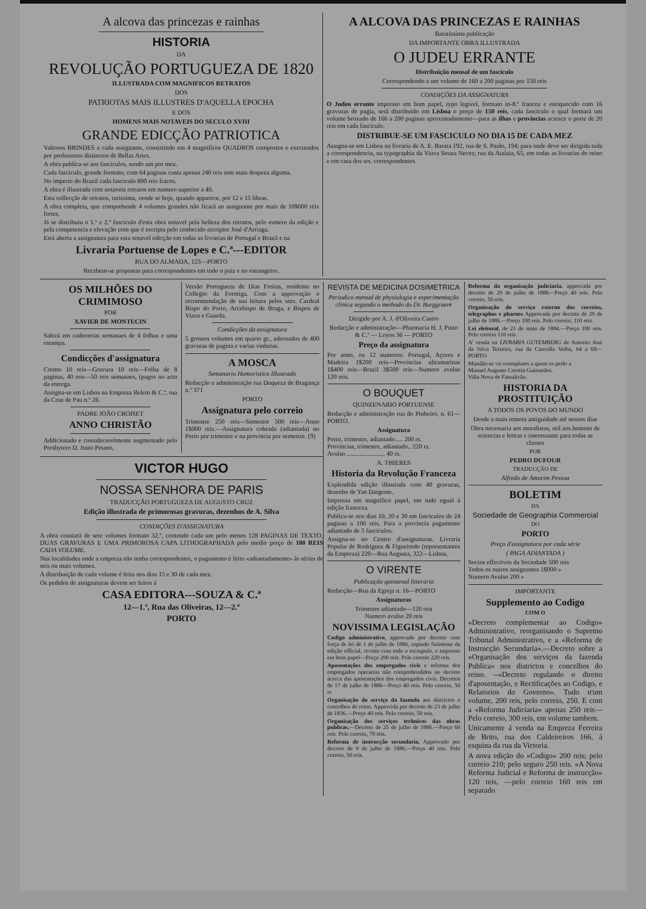A alcova das princezas e rainhas
HISTORIA
DA
REVOLUÇÃO PORTUGUEZA DE 1820
ILLUSTRADA COM MAGNIFICOS RETRATOS
DOS
PATRIOTAS MAIS ILLUSTRES D'AQUELLA EPOCHA
E DOS
HOMENS MAIS NOTAVEIS DO SECULO XVIII
GRANDE EDICÇÃO PATRIOTICA
Valiosos BRINDES a cada assignante, consistindo em 4 magnificos QUADROS compostos e executados por professores distinctos de Bellas Artes.
A obra publica-se aos fasciculos, sendo um por mez.
Cada fasciculo, grande formato, com 64 paginas custa apenas 240 reis sem mais despeza alguma.
No imperio do Brazil cada fasciculo 800 reis fracos.
A obra é illustrada com notaveis retratos em numero superior a 40.
Esta collecção de retratos, rarissima, vende se hoje, quando apparece, por 12 e 15 libras.
A obra completa, que comprehende 4 volumes grandes não ficará ao assignante por mais de 10$000 réis fortes.
Já se distribuiu o 1.º e 2.º fasciculo d'esta obra notavel pela belleza dos retratos, pelo esmero da edição e pela competencia e elevação com que é escripta pelo conhecido escriptor José d'Arriaga.
Está aberta a assignatura para esta notavel edicção em todas as livrarias de Portugal e Brazil e na
Livraria Portuense de Lopes e C.ª---EDITOR
RUA DO ALMADA, 123—PORTO
Recebem-se propostas para correspondentes em todo o paiz e no estrangeiro.
A ALCOVA DAS PRINCEZAS E RAINHAS
Baratissima publicação
DA IMPORTANTE OBRA ILLUSTRADA
O JUDEU ERRANTE
Distribuição mensal de um fasciculo
Correspondendo a um volume de 160 a 200 paginas por 150 reis
CONDIÇÕES DA ASSIGNATURA
O Judeu errante impresso em bom papel, typo legivel, formato in-8.º francez e enriquecido com 16 gravuras de pagia, será distribuido em Lisboa o preço de 150 reis, cada fasciculo o qual formará um volume broxado de 166 a 200 paginas aproximadamente—para as ilhas e provincias acresce o porte de 20 reis em cada fasciculo.
DISTRIBUE-SE UM FASCICULO NO DIA 15 DE CADA MEZ
Assigna-se em Lisboa na livraria de A. E. Barata 192, rua de S. Paulo, 194; para onde deve ser dirigida toda a correspondencia, na typographia da Viuva Souza Neves; rua da Atalaia, 65, em todas as livrarias do reino e em casa dos srs. correspondentes.
OS MILHÕES DO CRIMIMOSO
POR
XAVIER DE MONTECIN
Sahirá em cadernetas semanaes de 4 folhas e uma estampa.
Condicções d'assignatura
Cromo 10 reis—Gravura 10 reis—Folha de 8 paginas, 40 reis—50 reis semanaes, (pagos no acto da entrega.
Assigna-se em Lisboa na Empreza Belem & C.ª, rua da Cruz de Pau n.º 26.
PADRE JOÃO CROISET
ANNO CHRISTÃO
Addicionado e consideravelmente augmentado pelo Presbytero D. Justo Petano,
Versão Portugueza de Dias Freitas, residente no Collegio da Formiga. Com a approvação e recommendação de sua leitura pelos snrs. Cardeal Bispo do Porto, Arcebispo de Braga, e Bispos de Vizeu e Guarda.
Condicções da assignatura
5 grossos volumes em quarto gr., adornados de 400 gravuras de pagina e varias vinhetas.
A MOSCA
Semanario Humoristico Illustrado
Redacção e administração rua Duqueza de Bragança n.º 371
PORTO
Assignatura pelo correio
Trimestre 250 reis—Semestre 500 reis—Anno 1$000 reis.—Assignatura cobrada (adiantada) no Porto por trimestre e na provincia por semestre. (9)
VICTOR HUGO
NOSSA SENHORA DE PARIS
TRADUCÇÃO PORTUGUEZA DE AUGUSTO CRUZ
Edição illustrada de primorosas gravuras, dezenhos de A. Silva
CONDIÇÕES D'ASSIGNATURA
A obra constará de sete volumes formato 32.º, contendo cada um pelo menos 128 PAGINAS DE TEXTO, DUAS GRAVURAS E UMA PRIMOROSA CAPA LITHOGRAPHADA pelo medio preço de 100 REIS CADA VOLUME.
Nas localidades onde a empreza não tenha correspondentes, o pagamento é feito «adiantadamente» ás séries de seis ou mais volumes.
A distribuição de cada volume é feita nos dias 15 e 30 de cada mez.
Os pedidos de assignaturas devem ser feitos á
CASA EDITORA---SOUZA & C.ª
12—1.º, Rua das Oliveiras, 12—2.º
PORTO
REVISTA DE MEDICINA DOSIMETRICA
Periodico mensal de physiologia e experimentação clinica segundo o methodo do Dr. Burggraere
Dirigido por A. J. d'Oliveira Castro
Redacção e administração—Pharmacia H. J. Pinto & C.ª — Loyos 36 — PORTO
Preço da assignatura
Por anno, ou 12 numeros: Portugal, Açores e Madeira 1$200 reis—Provincias ultramarinas 1$400 reis—Brazil 3$500 reis—Numero avulso 120 reis.
O BOUQUET
QUINZENARIO PORTUENSE
Redacção e administração rua do Pinheiro, n. 61—PORTO.
Assignatura
Porto, trimestre, adiantado..... 200 rs.
Provincias, trimestre, adiantado.. 220 rs.
Avulso ........................ 40 rs.
A. THIERES
Historia da Revolução Franceza
Explendida edição illustrada com 40 gravuras, desenho de Yan Dargente.
Impressa em magnifico papel, em tudo egual á edição franceza.
Publica-se nos dias 10, 20 e 30 em fasciculos de 24 paginas a 100 reis. Para a provincia pagamento adiantado de 5 fasciculos.
Assigna-se no Centro d'assignaturas. Livraria Popular de Rodriguez & Figueiredo (representantes da Empreza) 220—Rua Augusta, 322—Lisboa.
O VIRENTE
Publicação quinzenal litteraria
Redacção—Rua da Egreja n. 16—PORTO
Assignaturas
Trimestre adiantado—120 reis
Numero avulso 20 reis
NOVISSIMA LEGISLAÇÃO
Codigo administrativo, approvado por decreto com força de lei de 1 de julho de 1886, copiado fielmente da edição official, revisto com todo o escrupulo, e impresso em bom papel—Preço 200 reis. Pelo correio 220 reis.
Aposentações dos empregados civis e reforma dos empregados operarios não comprehendidos no decreto ácerca das aposentações dos empregados civis. Decretos de 17 de julho de 1886—Preço 40 reis. Pelo correio, 50 rs
Organisação do serviço da fazenda aos districtos e concelhos do reino. Approvida por decreto de 23 de julho de 1836.—Preço 40 reis. Pelo correio, 50 reis.
Organisação dos serviços technicos das obras publicas.—Decreto de 25 de julho de 1886.—Preço 60 reis. Pelo correio, 70 reis.
Reforma de instrucção secundaria. Approvado por decreto de 9 de julho de 1886.—Preço 40 reis. Pelo correio, 50 reis.
Reforma da organisação judiciaria. approvada por decreto de 29 de julho de 1886—Preço 40 reis. Pelo correio, 50 reis.
Organisação do serviço externo dos correios, telegraphos e pharoes Approvada por decreto de 29 de julho de 1886.—Preço 100 reis. Pelo correio, 110 reis.
Lei eleitoral, de 21 de maio de 1884.—Preço 100 reis. Pelo correio 110 reis.
A' venda na LIVRARIA GUTEMBERG de Antonio José da Silva Teixeira, rua da Cancella Velha, 64 a 68—PORTO
Mandão-se vir exemplares a quem os pedir a
Manuel Augusto Correia Guimarães.
Villa Nova de Famalicão.
HISTORIA DA PROSTITUIÇÃO
A TODOS OS POVOS DO MUNDO
Desde a mais remota antiguidade até nossos dias
Obra necessaria aos moralistas, util aos homens de sciencias e lettras e interessante para todas as classes
POR
PEDRO DUFOUR
TRADUCÇÃO DE
Alfredo de Amorim Pessoa
BOLETIM
DA
Sociedade de Geographia Commercial
DO
PORTO
Preço d'assignatura por cada série
( PAGA ADIANTADA )
Socios effectivos da Sociedade 500 reis
Todos os outros assignantes 1$000 »
Numero Avulso 200 »
IMPORTANTE
Supplemento ao Codigo
COM O
«Decreto complementar ao Codigo» Administrativo, reorganisando o Supremo Tribunal Administrativo, e a «Reforma de Instrucção Secundaria».—Decreto sobre a «Organisação dos serviços da fazenda Publica» nos districtos e concelhos do reino. --«Decreto regulando o direito d'aposentação, e Rectificações ao Codigo, e Relatorios do Governo». Tudo n'um volume, 200 reis, pelo correio, 250. E com a «Reforma Judiciaria« apenas 250 reis—Pelo correio, 300 reis, em volume tambem.
Unicamente á venda na Empreza Ferreira de Brito, rua dos Caldeireiros 166, á esquina da rua da Victoria.
A nova edição do «Codigo» 200 reis; pelo correio 210; pelo seguro 250 reis. «A Nova Reforma Judicial e Reforma de instrucção» 120 reis, —pelo correio 160 reis em separado